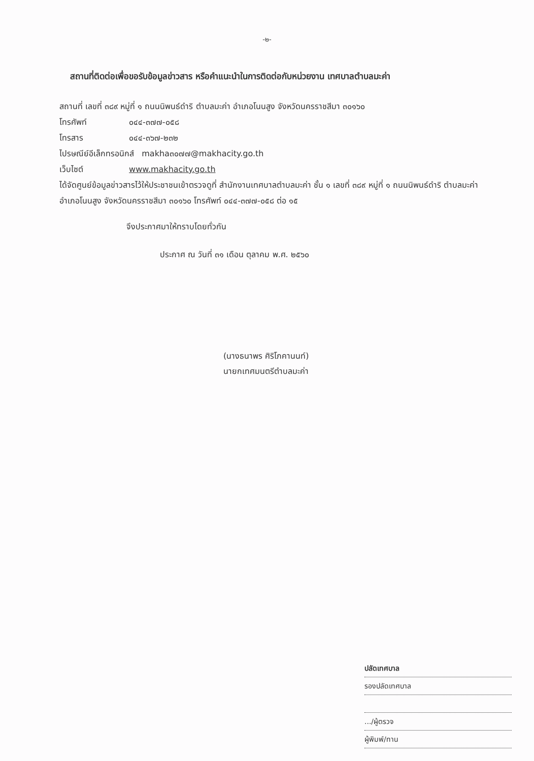-๒-
สถานที่ติดต่อเพื่อขอรับข้อมูลข่าวสาร หรือคำแนะนำในการติดต่อกับหน่วยงาน เทศบาลตำบลมะค่า
สถานที่ เลขที่ ๓๘๙ หมู่ที่ ๑ ถนนนิพนธ์ดำริ ตำบลมะค่า อำเภอโนนสูง จังหวัดนครราชสีมา ๓๐๑๖๐
โทรศัพท์ ๐๔๔-๓๗๗-๐๕๘
โทรสาร ๐๔๔-๓๖๗-๒๓๒
ไปรษณีย์อีเล็กทรอนิกส์ makha๓๐๗๗@makhacity.go.th
เว็บไซต์ www.makhacity.go.th
ได้จัดศูนย์ข้อมูลข่าวสารไว้ให้ประชาชนเข้าตรวจดูที่ สำนักงานเทศบาลตำบลมะค่า ชั้น ๑ เลขที่ ๓๘๙ หมู่ที่ ๑ ถนนนิพนธ์ดำริ ตำบลมะค่า อำเภอโนนสูง จังหวัดนครราชสีมา ๓๐๑๖๐ โทรศัพท์ ๐๔๔-๓๗๗-๐๕๘ ต่อ ๑๕
จึงประกาศมาให้ทราบโดยทั่วกัน
ประกาศ ณ วันที่ ๓๑ เดือน ตุลาคม พ.ศ. ๒๕๖๐
(นางธนาพร ศิริโภคานนท์)
นายกเทศมนตรีตำบลมะค่า
ปลัดเทศบาล
รองปลัดเทศบาล
.../ผู้ตรวจ
ผู้พิมพ์/ทาน